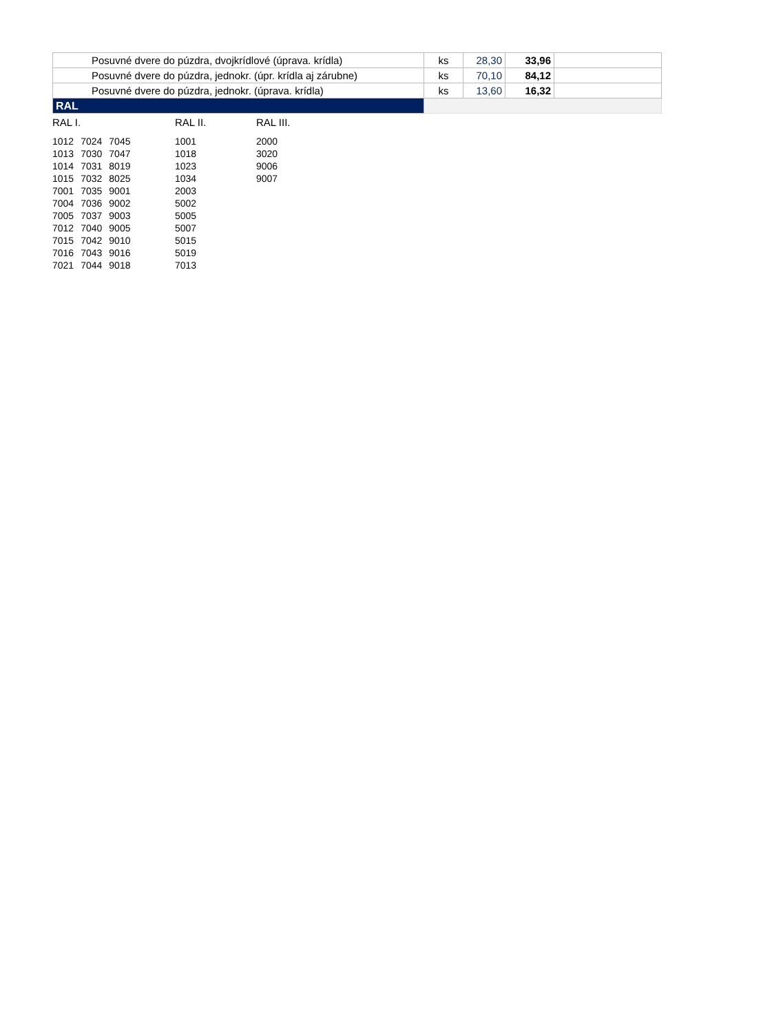| Posuvné dvere do púzdra, dvojkrídlové (úprava. krídla) | ks | 28,30 | 33,96 | |
| Posuvné dvere do púzdra, jednokr. (úpr. krídla aj zárubne) | ks | 70,10 | 84,12 | |
| Posuvné dvere do púzdra, jednokr. (úprava. krídla) | ks | 13,60 | 16,32 | |
| RAL | | | | |
RAL I.
| 1012 | 7024 | 7045 |
| 1013 | 7030 | 7047 |
| 1014 | 7031 | 8019 |
| 1015 | 7032 | 8025 |
| 7001 | 7035 | 9001 |
| 7004 | 7036 | 9002 |
| 7005 | 7037 | 9003 |
| 7012 | 7040 | 9005 |
| 7015 | 7042 | 9010 |
| 7016 | 7043 | 9016 |
| 7021 | 7044 | 9018 |
RAL II.
| 1001 |
| 1018 |
| 1023 |
| 1034 |
| 2003 |
| 5002 |
| 5005 |
| 5007 |
| 5015 |
| 5019 |
| 7013 |
RAL III.
| 2000 |
| 3020 |
| 9006 |
| 9007 |